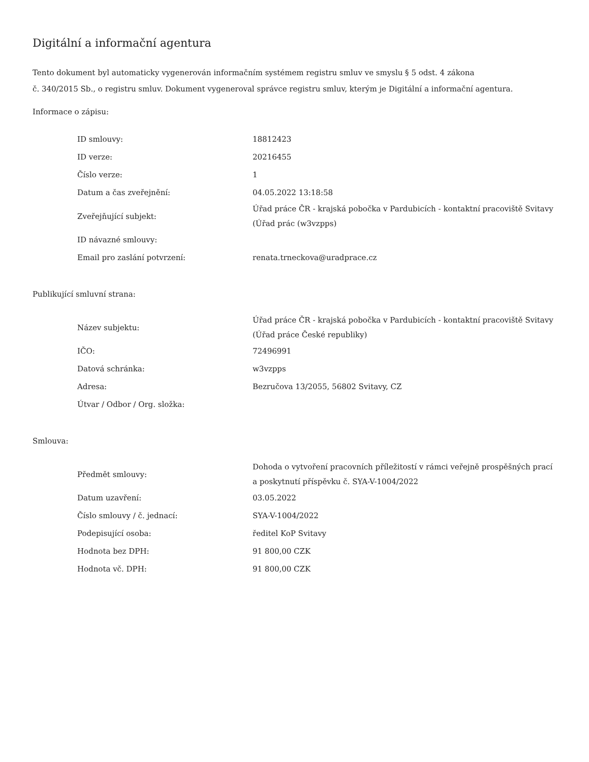Digitální a informační agentura
Tento dokument byl automaticky vygenerován informačním systémem registru smluv ve smyslu § 5 odst. 4 zákona
č. 340/2015 Sb., o registru smluv. Dokument vygeneroval správce registru smluv, kterým je Digitální a informační agentura.
Informace o zápisu:
| ID smlouvy: | 18812423 |
| ID verze: | 20216455 |
| Číslo verze: | 1 |
| Datum a čas zveřejnění: | 04.05.2022 13:18:58 |
| Zveřejňující subjekt: | Úřad práce ČR - krajská pobočka v Pardubicích - kontaktní pracoviště Svitavy (Úřad prác (w3vzpps) |
| ID návazné smlouvy: | |
| Email pro zaslání potvrzení: | renata.trneckova@uradprace.cz |
Publikující smluvní strana:
| Název subjektu: | Úřad práce ČR - krajská pobočka v Pardubicích - kontaktní pracoviště Svitavy (Úřad práce České republiky) |
| IČO: | 72496991 |
| Datová schránka: | w3vzpps |
| Adresa: | Bezručova 13/2055, 56802 Svitavy, CZ |
| Útvar / Odbor / Org. složka: | |
Smlouva:
| Předmět smlouvy: | Dohoda o vytvoření pracovních příležitostí v rámci veřejně prospěšných prací a poskytnutí příspěvku č. SYA-V-1004/2022 |
| Datum uzavření: | 03.05.2022 |
| Číslo smlouvy / č. jednací: | SYA-V-1004/2022 |
| Podepisující osoba: | ředitel KoP Svitavy |
| Hodnota bez DPH: | 91 800,00 CZK |
| Hodnota vč. DPH: | 91 800,00 CZK |